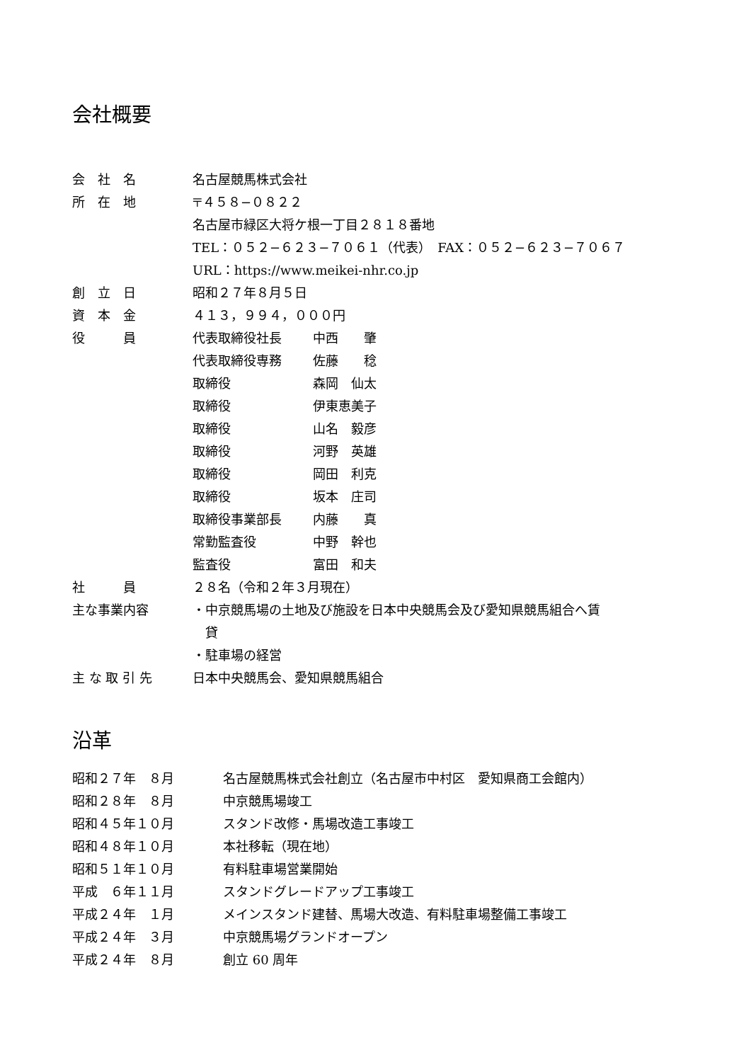会社概要
| 会 社 名 | 名古屋競馬株式会社 | |
| 所 在 地 | 〒４５８−０８２２ | |
| | 名古屋市緑区大将ケ根一丁目２８１８番地 | |
| | TEL：０５２−６２３−７０６１（代表） FAX：０５２−６２３−７０６７ | |
| | URL：https://www.meikei-nhr.co.jp | |
| 創 立 日 | 昭和２７年８月５日 | |
| 資 本 金 | ４１３，９９４，０００円 | |
| 役 員 | 代表取締役社長 | 中西 肇 |
| | 代表取締役専務 | 佐藤 稔 |
| | 取締役 | 森岡 仙太 |
| | 取締役 | 伊東恵美子 |
| | 取締役 | 山名 毅彦 |
| | 取締役 | 河野 英雄 |
| | 取締役 | 岡田 利克 |
| | 取締役 | 坂本 庄司 |
| | 取締役事業部長 | 内藤 真 |
| | 常勤監査役 | 中野 幹也 |
| | 監査役 | 富田 和夫 |
| 社 員 | ２８名（令和２年３月現在） | |
| 主な事業内容 | ・中京競馬場の土地及び施設を日本中央競馬会及び愛知県競馬組合へ賃 貸 | |
| | ・駐車場の経営 | |
| 主 な 取 引 先 | 日本中央競馬会、愛知県競馬組合 | |
沿革
| 昭和２７年 ８月 | 名古屋競馬株式会社創立（名古屋市中村区 愛知県商工会館内） |
| 昭和２８年 ８月 | 中京競馬場竣工 |
| 昭和４５年１０月 | スタンド改修・馬場改造工事竣工 |
| 昭和４８年１０月 | 本社移転（現在地） |
| 昭和５１年１０月 | 有料駐車場営業開始 |
| 平成 ６年１１月 | スタンドグレードアップ工事竣工 |
| 平成２４年 １月 | メインスタンド建替、馬場大改造、有料駐車場整備工事竣工 |
| 平成２４年 ３月 | 中京競馬場グランドオープン |
| 平成２４年 ８月 | 創立 60 周年 |